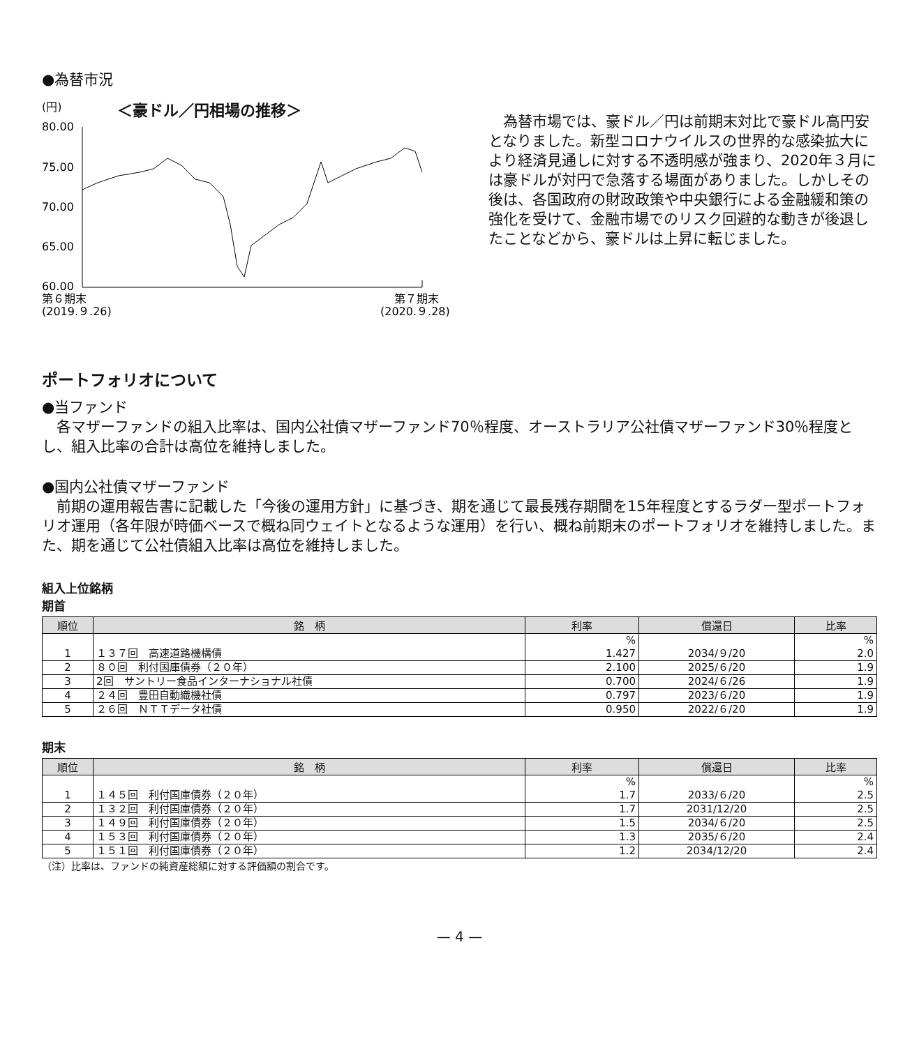●為替市況
(円) ＜豪ドル／円相場の推移＞
80.00
75.00
70.00
65.00
60.00
第６期末
(2019.９.26)
第７期末
(2020.９.28)
　為替市場では、豪ドル／円は前期末対比で豪ドル高円安となりました。新型コロナウイルスの世界的な感染拡大により経済見通しに対する不透明感が強まり、2020年３月には豪ドルが対円で急落する場面がありました。しかしその後は、各国政府の財政政策や中央銀行による金融緩和策の強化を受けて、金融市場でのリスク回避的な動きが後退したことなどから、豪ドルは上昇に転じました。
ポートフォリオについて
●当ファンド
　各マザーファンドの組入比率は、国内公社債マザーファンド70％程度、オーストラリア公社債マザーファンド30％程度とし、組入比率の合計は高位を維持しました。
●国内公社債マザーファンド
　前期の運用報告書に記載した「今後の運用方針」に基づき、期を通じて最長残存期間を15年程度とするラダー型ポートフォリオ運用（各年限が時価ベースで概ね同ウェイトとなるような運用）を行い、概ね前期末のポートフォリオを維持しました。また、期を通じて公社債組入比率は高位を維持しました。
組入上位銘柄
期首
| 順位 | 銘 柄 | 利率 | 償還日 | 比率 |
| --- | --- | --- | --- | --- |
| | | % | | % |
| 1 | １３７回 高速道路機構債 | 1.427 | 2034/９/20 | 2.0 |
| 2 | ８０回 利付国庫債券（２０年） | 2.100 | 2025/６/20 | 1.9 |
| 3 | 2回 サントリー食品インターナショナル社債 | 0.700 | 2024/６/26 | 1.9 |
| 4 | ２４回 豊田自動織機社債 | 0.797 | 2023/６/20 | 1.9 |
| 5 | ２６回 ＮＴＴデータ社債 | 0.950 | 2022/６/20 | 1.9 |
期末
| 順位 | 銘 柄 | 利率 | 償還日 | 比率 |
| --- | --- | --- | --- | --- |
| | | % | | % |
| 1 | １４５回 利付国庫債券（２０年） | 1.7 | 2033/６/20 | 2.5 |
| 2 | １３２回 利付国庫債券（２０年） | 1.7 | 2031/12/20 | 2.5 |
| 3 | １４９回 利付国庫債券（２０年） | 1.5 | 2034/６/20 | 2.5 |
| 4 | １５３回 利付国庫債券（２０年） | 1.3 | 2035/６/20 | 2.4 |
| 5 | １５１回 利付国庫債券（２０年） | 1.2 | 2034/12/20 | 2.4 |
（注）比率は、ファンドの純資産総額に対する評価額の割合です。
— 4 —